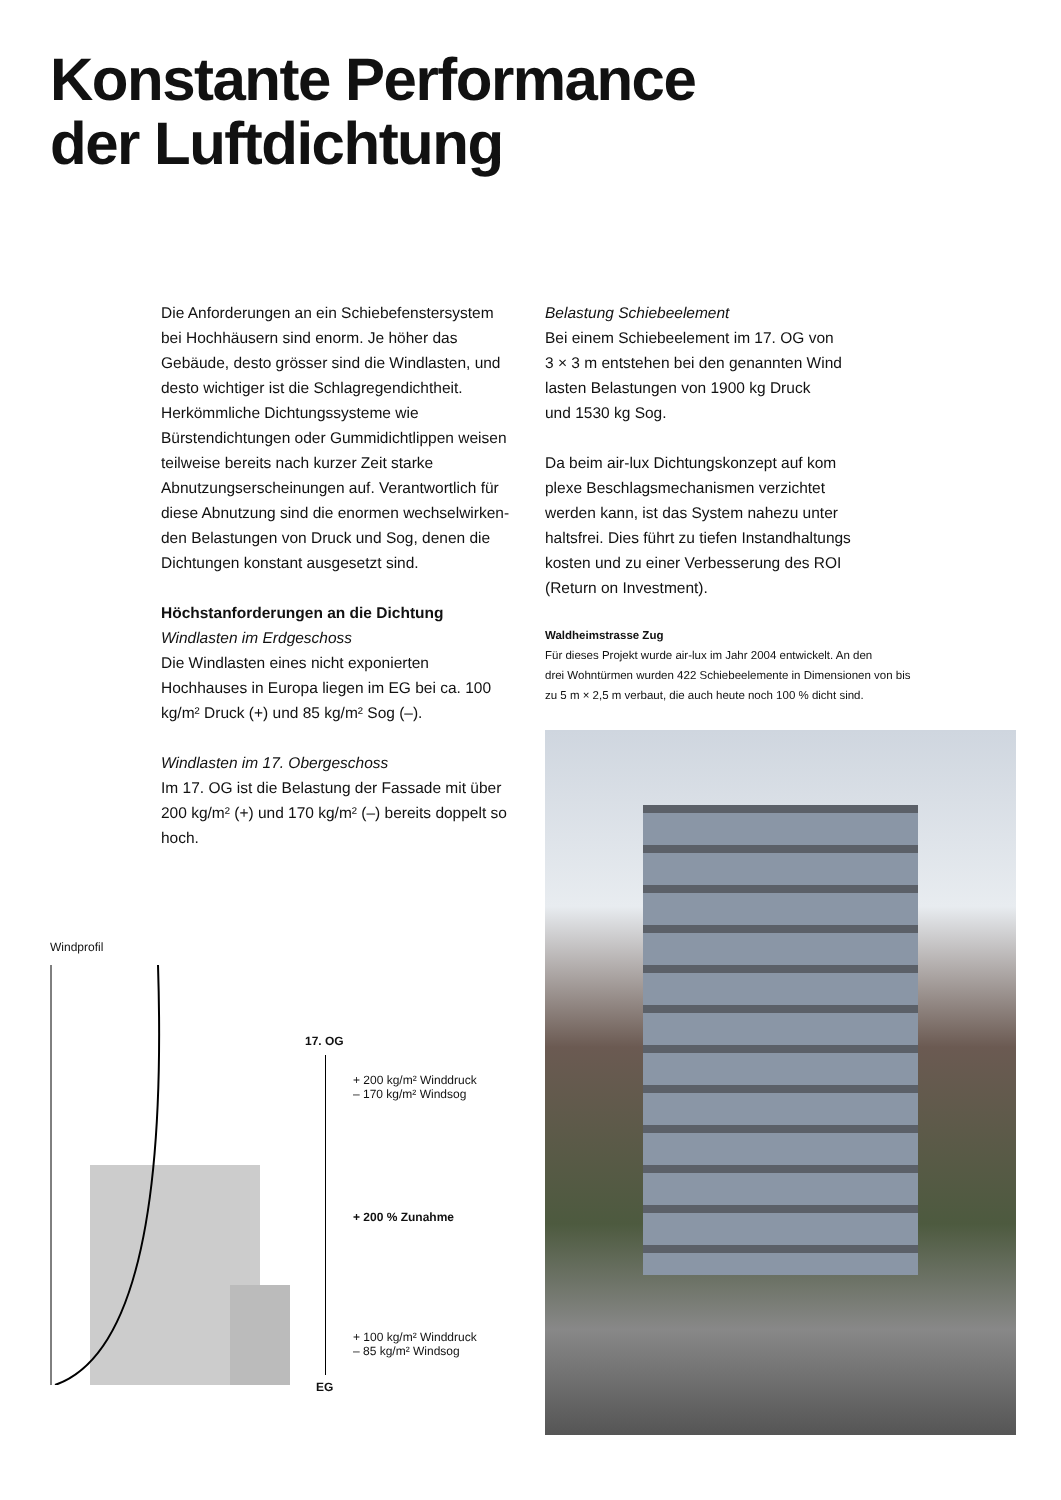Konstante Performance
der Luftdichtung
Die Anforderungen an ein Schiebefenster­system bei Hochhäusern sind enorm. Je höher das Gebäude, desto grösser sind die Windlasten, und desto wichtiger ist die Schlagregendichtheit. Herkömmliche Dichtungssysteme wie Bürstendichtungen oder Gummidichtlippen weisen teilweise bereits nach kurzer Zeit starke Abnutzungs­erscheinungen auf. Verantwortlich für diese Abnutzung sind die enormen wechselwirken­den Belastungen von Druck und Sog, denen die Dichtungen konstant ausgesetzt sind.
Höchstanforderungen an die Dichtung
Windlasten im Erdgeschoss
Die Windlasten eines nicht exponierten Hochhauses in Europa liegen im EG bei ca. 100 kg/m² Druck (+) und 85 kg/m² Sog (–).
Windlasten im 17. Obergeschoss
Im 17. OG ist die Belastung der Fassade mit über 200 kg/m² (+) und 170 kg/m² (–) bereits doppelt so hoch.
Belastung Schiebeelement
Bei einem Schiebeelement im 17. OG von
3 × 3 m entstehen bei den genannten Wind­
lasten Belastungen von 1900 kg Druck
und 1530 kg Sog.
Da beim air-lux Dichtungskonzept auf kom­
plexe Beschlagsmechanismen verzichtet
werden kann, ist das System nahezu unter­
haltsfrei. Dies führt zu tiefen Instandhaltungs­
kosten und zu einer Verbesserung des ROI
(Return on Investment).
Waldheimstrasse Zug
Für dieses Projekt wurde air-lux im Jahr 2004 entwickelt. An den
drei Wohntürmen wurden 422 Schiebeelemente in Dimensionen von bis
zu 5 m × 2,5 m verbaut, die auch heute noch 100 % dicht sind.
Windprofil
17. OG
+ 200 kg/m² Winddruck
– 170 kg/m² Windsog
+ 200 % Zunahme
+ 100 kg/m² Winddruck
– 85 kg/m² Windsog
EG